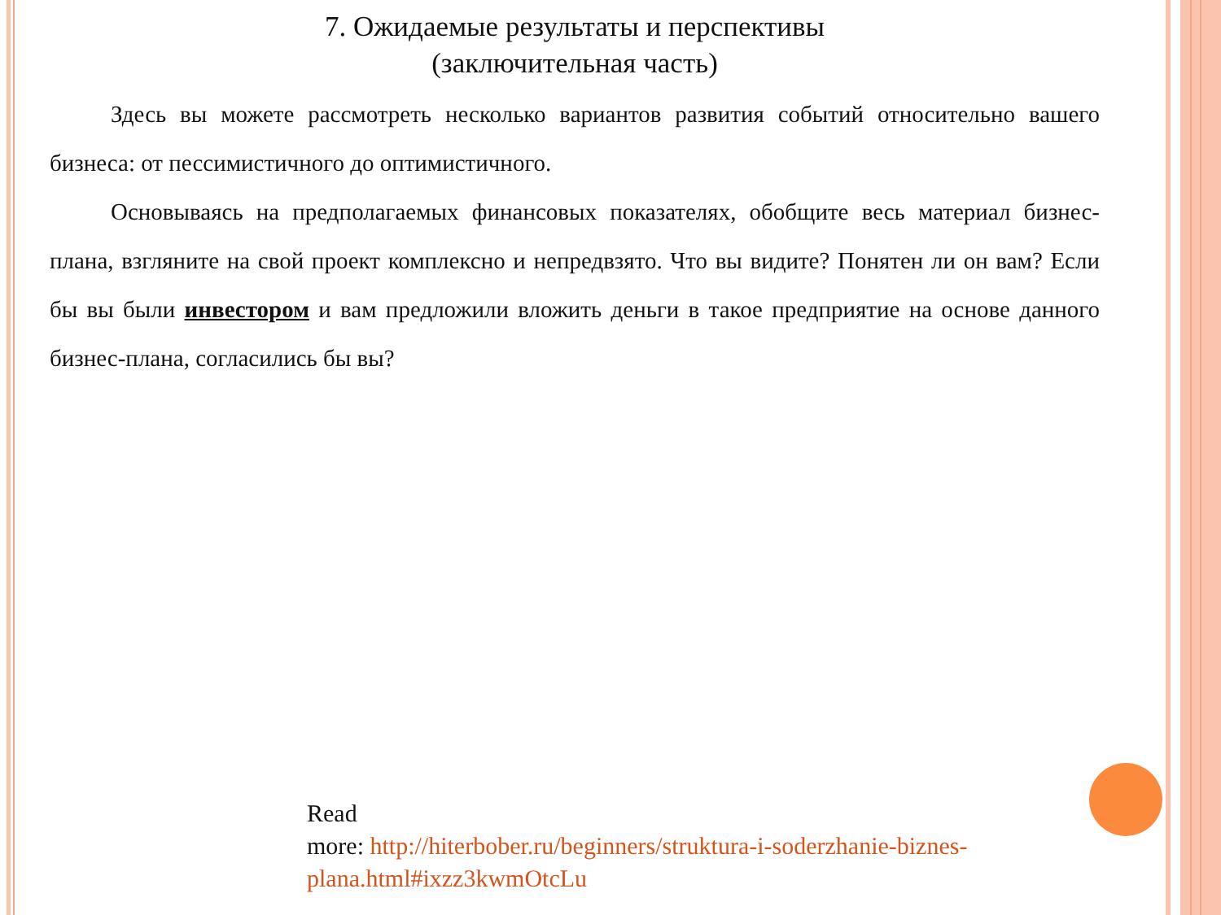7. Ожидаемые результаты и перспективы
(заключительная часть)
Здесь вы можете рассмотреть несколько вариантов развития событий относительно вашего бизнеса: от пессимистичного до оптимистичного.
Основываясь на предполагаемых финансовых показателях, обобщите весь материал бизнес-плана, взгляните на свой проект комплексно и непредвзято. Что вы видите? Понятен ли он вам? Если бы вы были инвестором и вам предложили вложить деньги в такое предприятие на основе данного бизнес-плана, согласились бы вы?
Read
more: http://hiterbober.ru/beginners/struktura-i-soderzhanie-biznes-plana.html#ixzz3kwmOtcLu